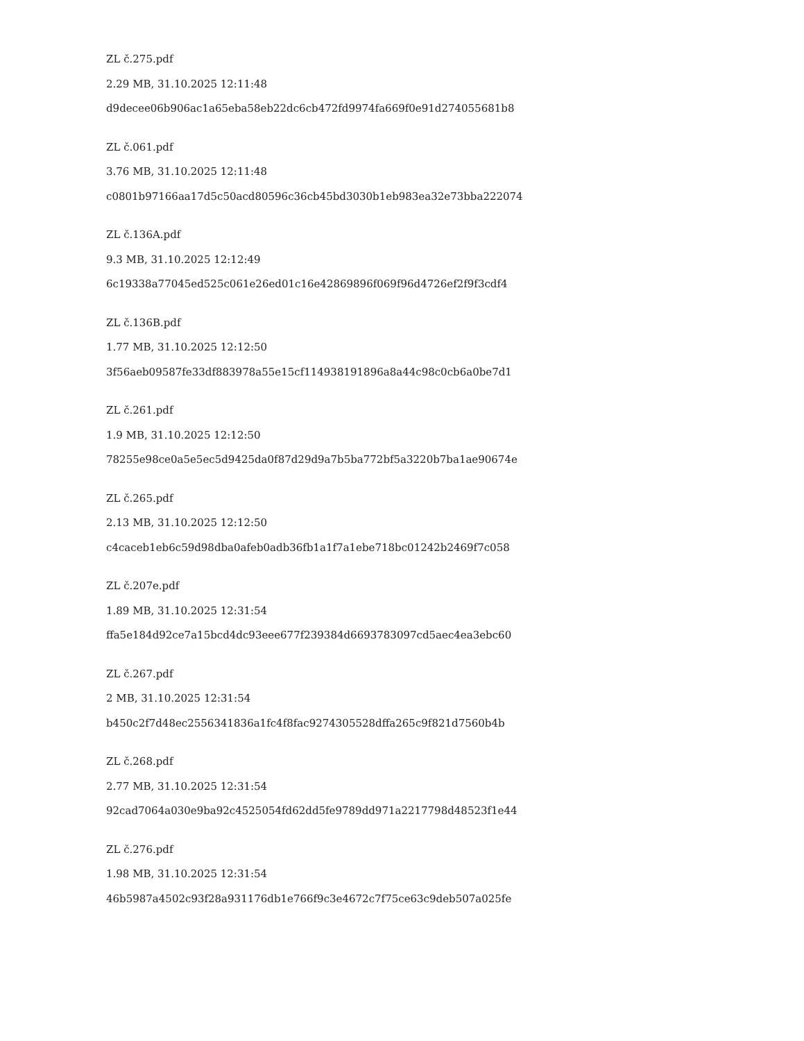ZL č.275.pdf
2.29 MB, 31.10.2025 12:11:48
d9decee06b906ac1a65eba58eb22dc6cb472fd9974fa669f0e91d274055681b8
ZL č.061.pdf
3.76 MB, 31.10.2025 12:11:48
c0801b97166aa17d5c50acd80596c36cb45bd3030b1eb983ea32e73bba222074
ZL č.136A.pdf
9.3 MB, 31.10.2025 12:12:49
6c19338a77045ed525c061e26ed01c16e42869896f069f96d4726ef2f9f3cdf4
ZL č.136B.pdf
1.77 MB, 31.10.2025 12:12:50
3f56aeb09587fe33df883978a55e15cf114938191896a8a44c98c0cb6a0be7d1
ZL č.261.pdf
1.9 MB, 31.10.2025 12:12:50
78255e98ce0a5e5ec5d9425da0f87d29d9a7b5ba772bf5a3220b7ba1ae90674e
ZL č.265.pdf
2.13 MB, 31.10.2025 12:12:50
c4caceb1eb6c59d98dba0afeb0adb36fb1a1f7a1ebe718bc01242b2469f7c058
ZL č.207e.pdf
1.89 MB, 31.10.2025 12:31:54
ffa5e184d92ce7a15bcd4dc93eee677f239384d6693783097cd5aec4ea3ebc60
ZL č.267.pdf
2 MB, 31.10.2025 12:31:54
b450c2f7d48ec2556341836a1fc4f8fac9274305528dffa265c9f821d7560b4b
ZL č.268.pdf
2.77 MB, 31.10.2025 12:31:54
92cad7064a030e9ba92c4525054fd62dd5fe9789dd971a2217798d48523f1e44
ZL č.276.pdf
1.98 MB, 31.10.2025 12:31:54
46b5987a4502c93f28a931176db1e766f9c3e4672c7f75ce63c9deb507a025fe